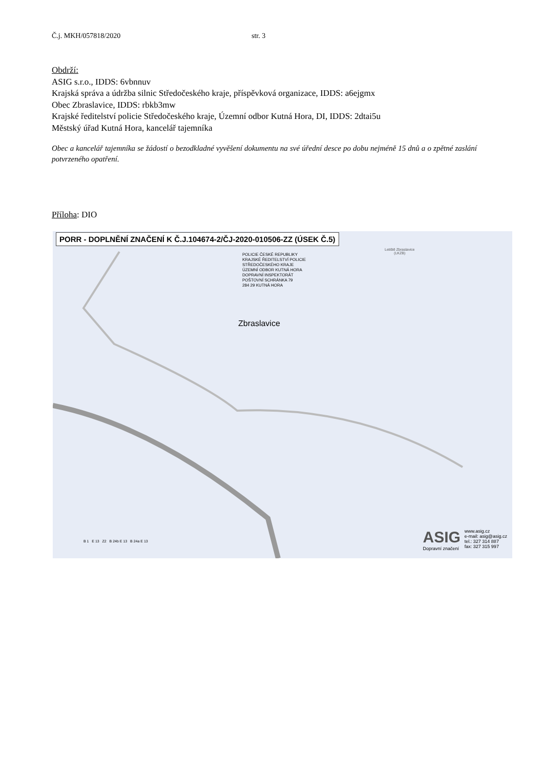Č.j. MKH/057818/2020 str. 3
Obdrží:
ASIG s.r.o., IDDS: 6vbnnuv
Krajská správa a údržba silnic Středočeského kraje, příspěvková organizace, IDDS: a6ejgmx
Obec Zbraslavice, IDDS: rbkb3mw
Krajské ředitelství policie Středočeského kraje, Územní odbor Kutná Hora, DI, IDDS: 2dtai5u
Městský úřad Kutná Hora, kancelář tajemníka
Obec a kancelář tajemníka se žádostí o bezodkladné vyvěšení dokumentu na své úřední desce po dobu nejméně 15 dnů a o zpětné zaslání potvrzeného opatření.
Příloha: DIO
PORR - DOPLNĚNÍ ZNAČENÍ K Č.J.104674-2/ČJ-2020-010506-ZZ (ÚSEK Č.5)
Letiště Zbraslavice
(LKZB)
POLICIE ČESKÉ REPUBLIKY
KRAJSKÉ ŘEDITELSTVÍ POLICIE
STŘEDOČESKÉHO KRAJE
ÚZEMNÍ ODBOR KUTNÁ HORA
DOPRAVNÍ INSPEKTORÁT
POŠTOVNÍ SCHRÁNKA 79
284 29 KUTNÁ HORA
Zbraslavice
B 1 E 13 Z2 B 24b E 13 B 24a E 13
ASIG
Dopravní značení
www.asig.cz
e-mail: asig@asig.cz
tel.: 327 314 887
fax: 327 315 997